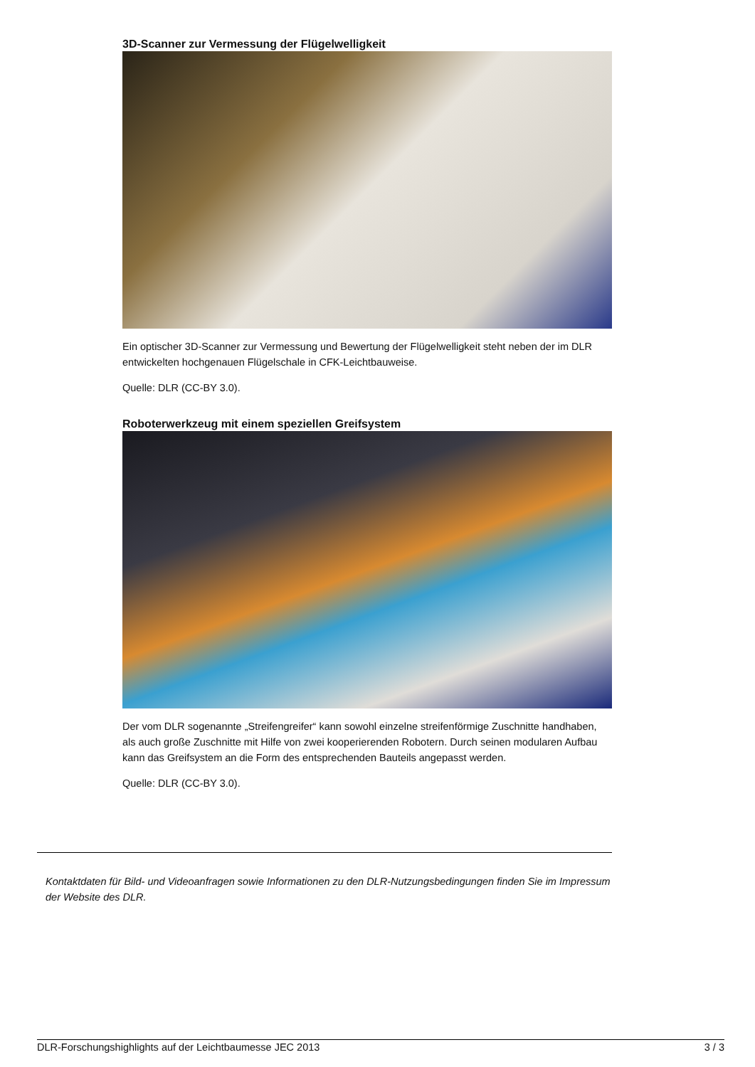3D-Scanner zur Vermessung der Flügelwelligkeit
Ein optischer 3D-Scanner zur Vermessung und Bewertung der Flügelwelligkeit steht neben der im DLR entwickelten hochgenauen Flügelschale in CFK-Leichtbauweise.
Quelle: DLR (CC-BY 3.0).
Roboterwerkzeug mit einem speziellen Greifsystem
Der vom DLR sogenannte „Streifengreifer“ kann sowohl einzelne streifenförmige Zuschnitte handhaben, als auch große Zuschnitte mit Hilfe von zwei kooperierenden Robotern. Durch seinen modularen Aufbau kann das Greifsystem an die Form des entsprechenden Bauteils angepasst werden.
Quelle: DLR (CC-BY 3.0).
Kontaktdaten für Bild- und Videoanfragen sowie Informationen zu den DLR-Nutzungsbedingungen finden Sie im Impressum der Website des DLR.
DLR-Forschungshighlights auf der Leichtbaumesse JEC 2013 3 / 3